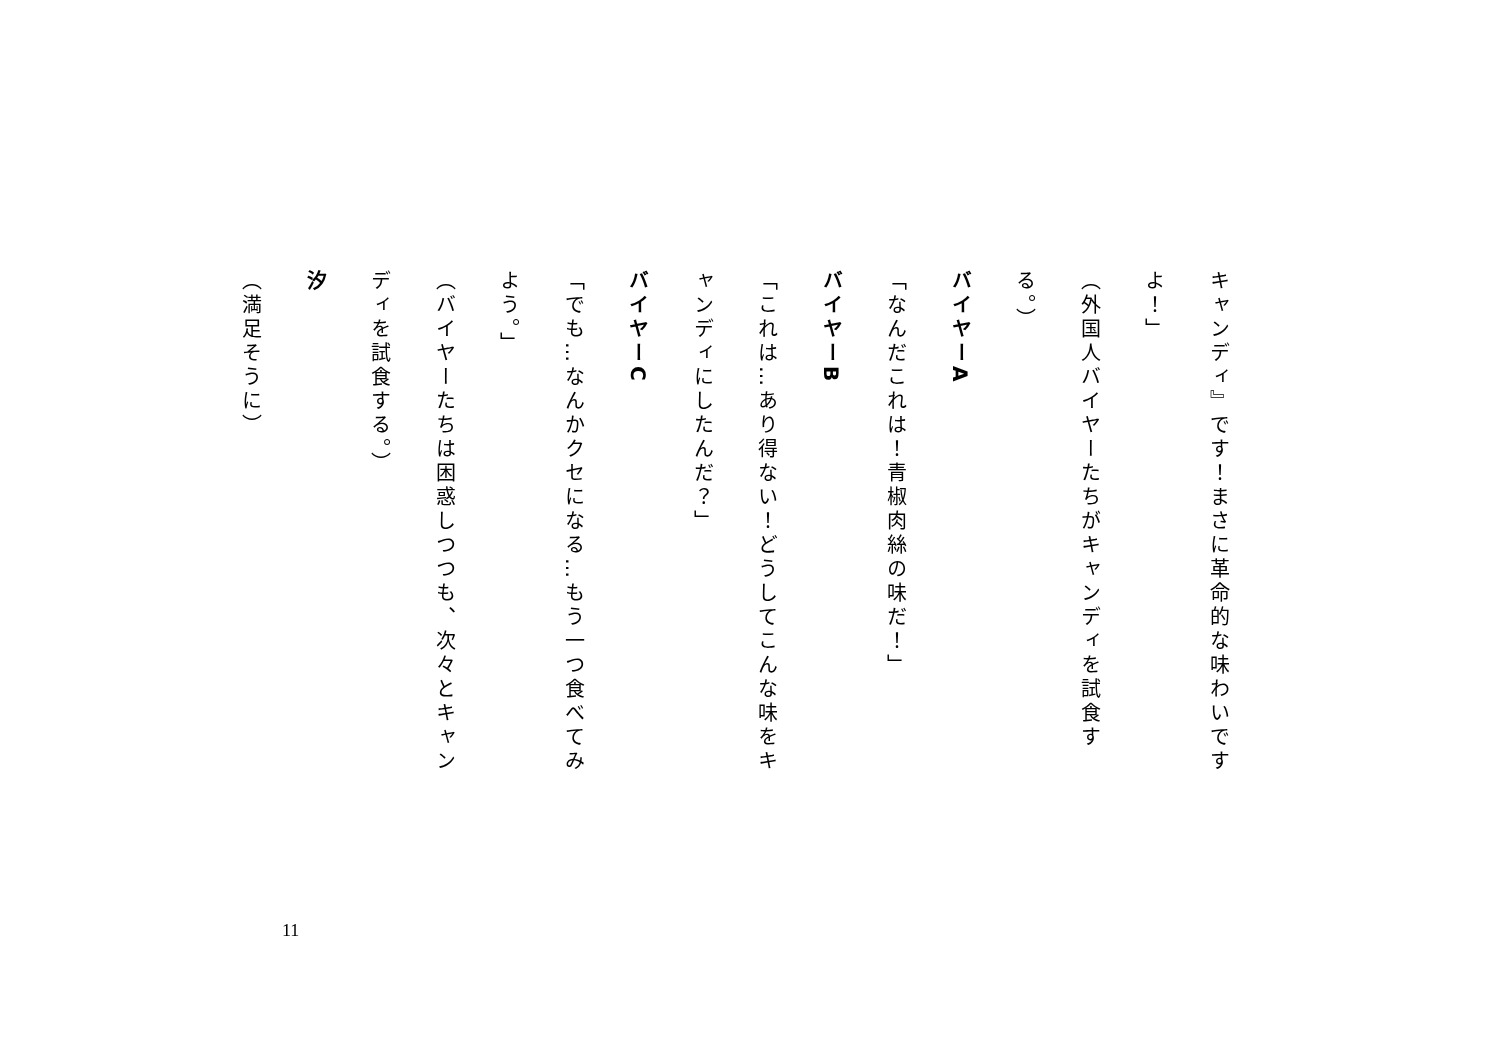キャンディ』です！まさに革命的な味わいです
よ！」
（外国人バイヤーたちがキャンディを試食す
る。）
バイヤーA
「なんだこれは！青椒肉絲の味だ！」
バイヤーB
「これは…あり得ない！どうしてこんな味をキ
ャンディにしたんだ？」
バイヤーC
「でも…なんかクセになる…もう一つ食べてみ
よう。」
（バイヤーたちは困惑しつつも、次々とキャン
ディを試食する。）
汐
（満足そうに）
11